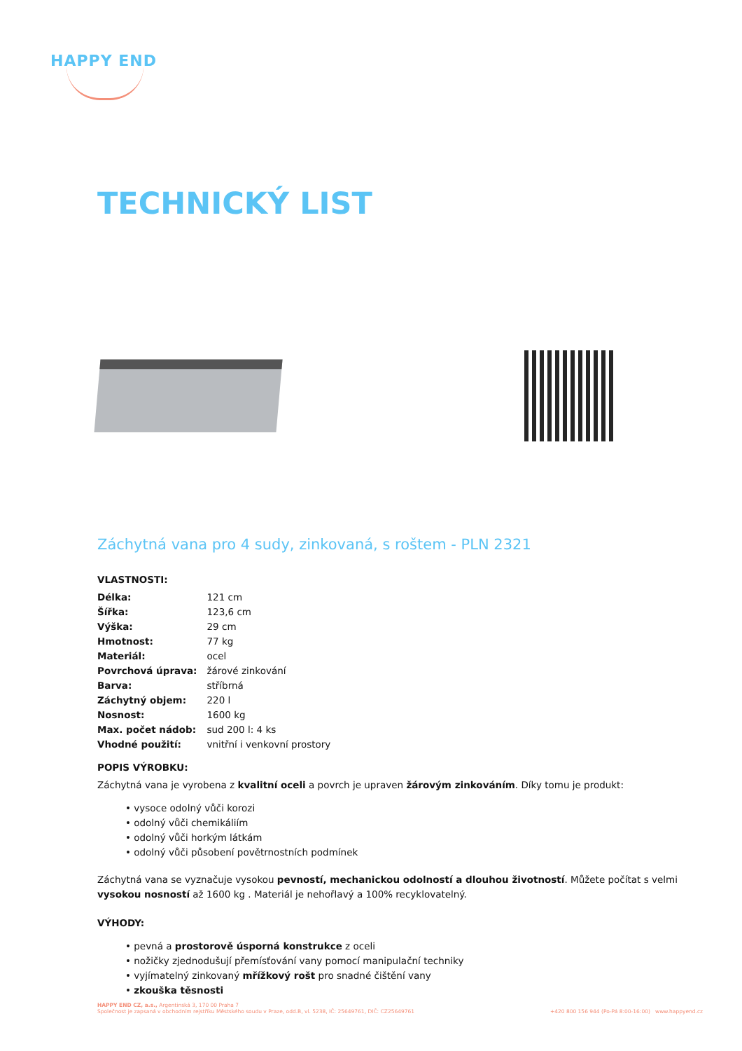HAPPY END
TECHNICKÝ LIST
Záchytná vana pro 4 sudy, zinkovaná, s roštem - PLN 2321
VLASTNOSTI:
| Délka: | 121 cm |
| Šířka: | 123,6 cm |
| Výška: | 29 cm |
| Hmotnost: | 77 kg |
| Materiál: | ocel |
| Povrchová úprava: | žárové zinkování |
| Barva: | stříbrná |
| Záchytný objem: | 220 l |
| Nosnost: | 1600 kg |
| Max. počet nádob: | sud 200 l: 4 ks |
| Vhodné použití: | vnitřní i venkovní prostory |
POPIS VÝROBKU:
Záchytná vana je vyrobena z kvalitní oceli a povrch je upraven žárovým zinkováním. Díky tomu je produkt:
• vysoce odolný vůči korozi
• odolný vůči chemikáliím
• odolný vůči horkým látkám
• odolný vůči působení povětrnostních podmínek
Záchytná vana se vyznačuje vysokou pevností, mechanickou odolností a dlouhou životností. Můžete počítat s velmi vysokou nosností až 1600 kg . Materiál je nehořlavý a 100% recyklovatelný.
VÝHODY:
• pevná a prostorově úsporná konstrukce z oceli
• nožičky zjednodušují přemísťování vany pomocí manipulační techniky
• vyjímatelný zinkovaný mřížkový rošt pro snadné čištění vany
• zkouška těsnosti
HAPPY END CZ, a.s., Argentinská 3, 170 00 Praha 7
Společnost je zapsaná v obchodním rejstříku Městského soudu v Praze, odd.B, vl. 5238, IČ: 25649761, DIČ: CZ25649761
+420 800 156 944 (Po-Pá 8:00-16:00) www.happyend.cz